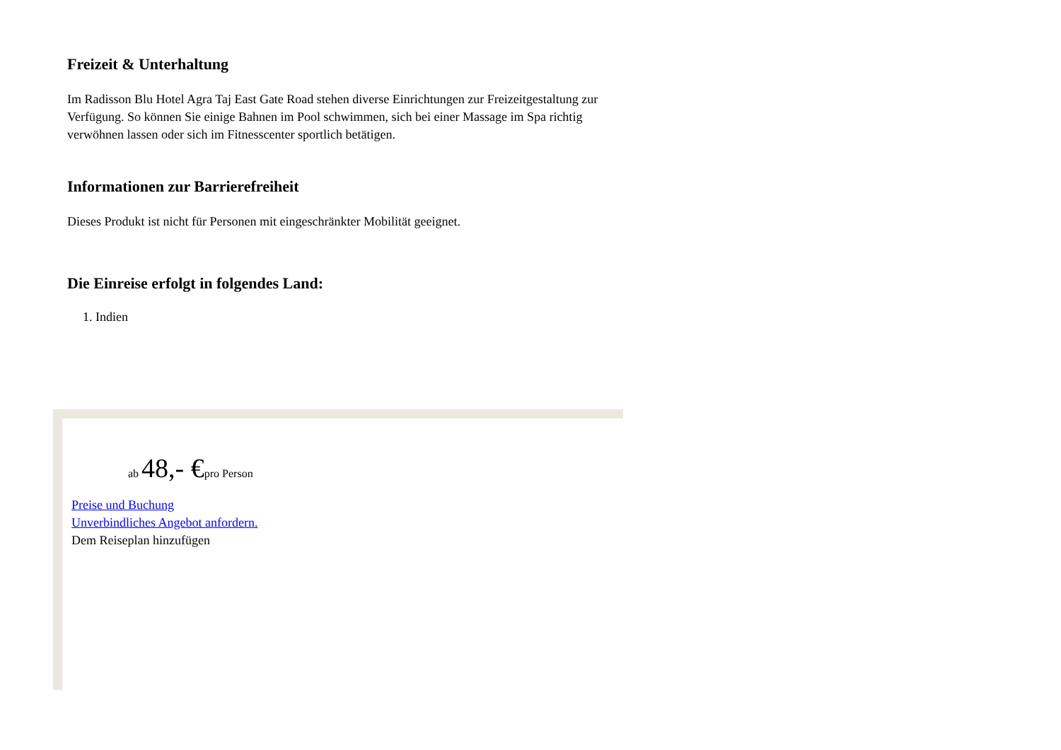Freizeit & Unterhaltung
Im Radisson Blu Hotel Agra Taj East Gate Road stehen diverse Einrichtungen zur Freizeitgestaltung zur Verfügung. So können Sie einige Bahnen im Pool schwimmen, sich bei einer Massage im Spa richtig verwöhnen lassen oder sich im Fitnesscenter sportlich betätigen.
Informationen zur Barrierefreiheit
Dieses Produkt ist nicht für Personen mit eingeschränkter Mobilität geeignet.
Die Einreise erfolgt in folgendes Land:
1. Indien
ab 48,- €pro Person
Preise und Buchung
Unverbindliches Angebot anfordern.
Dem Reiseplan hinzufügen